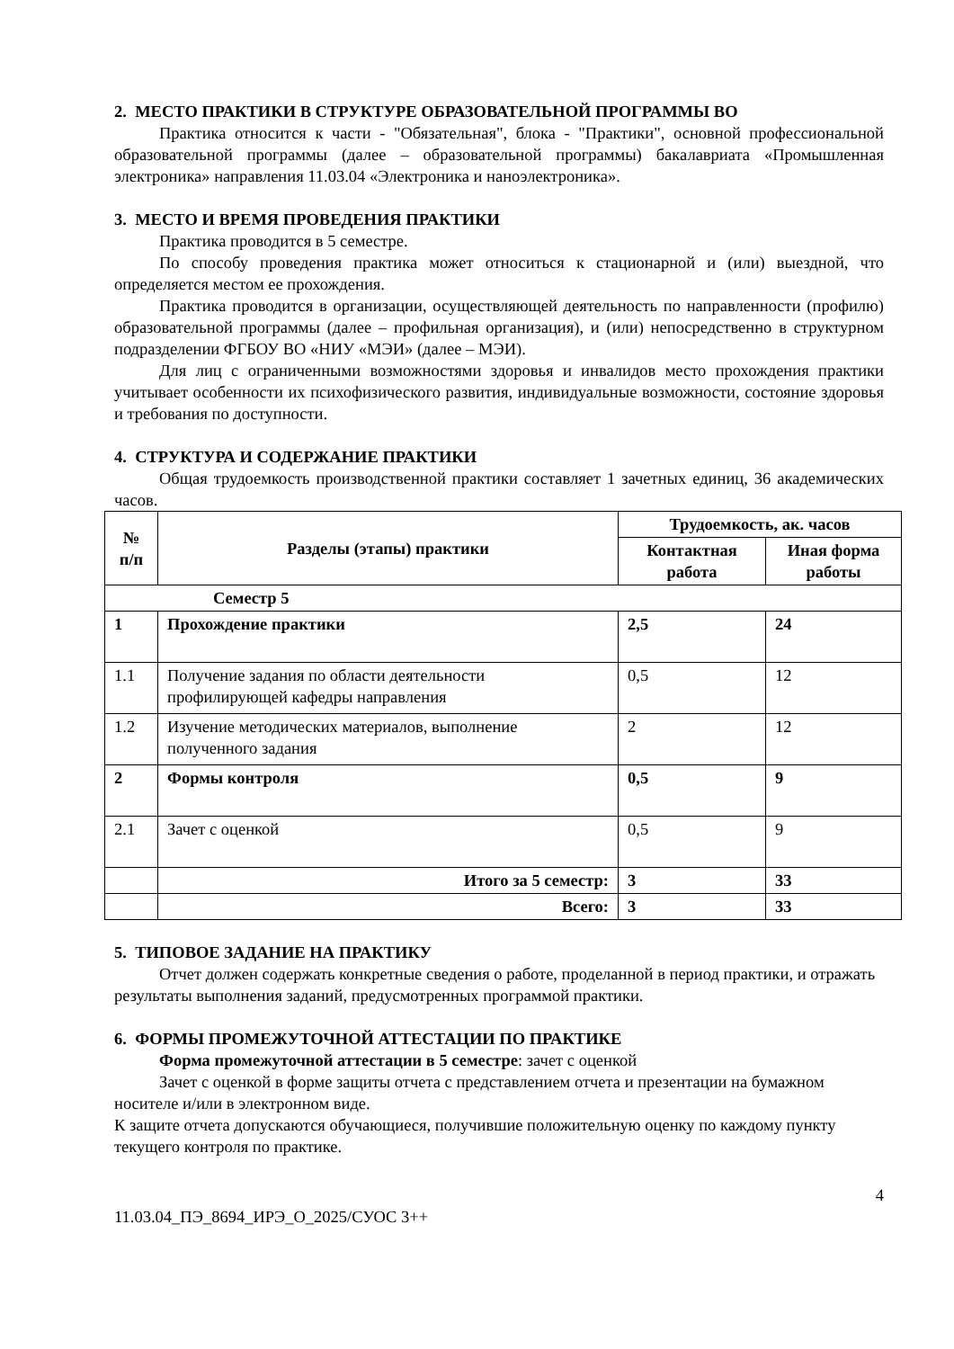2. МЕСТО ПРАКТИКИ В СТРУКТУРЕ ОБРАЗОВАТЕЛЬНОЙ ПРОГРАММЫ ВО
Практика относится к части - "Обязательная", блока - "Практики", основной профессиональной образовательной программы (далее – образовательной программы) бакалавриата «Промышленная электроника» направления 11.03.04 «Электроника и наноэлектроника».
3. МЕСТО И ВРЕМЯ ПРОВЕДЕНИЯ ПРАКТИКИ
Практика проводится в 5 семестре.
По способу проведения практика может относиться к стационарной и (или) выездной, что определяется местом ее прохождения.
Практика проводится в организации, осуществляющей деятельность по направленности (профилю) образовательной программы (далее – профильная организация), и (или) непосредственно в структурном подразделении ФГБОУ ВО «НИУ «МЭИ» (далее – МЭИ).
Для лиц с ограниченными возможностями здоровья и инвалидов место прохождения практики учитывает особенности их психофизического развития, индивидуальные возможности, состояние здоровья и требования по доступности.
4. СТРУКТУРА И СОДЕРЖАНИЕ ПРАКТИКИ
Общая трудоемкость производственной практики составляет 1 зачетных единиц, 36 академических часов.
| № п/п | Разделы (этапы) практики | Трудоемкость, ак. часов | |
| --- | --- | --- | --- |
| | | Контактная работа | Иная форма работы |
| Семестр 5 | | | |
| 1 | Прохождение практики | 2,5 | 24 |
| 1.1 | Получение задания по области деятельности профилирующей кафедры направления | 0,5 | 12 |
| 1.2 | Изучение методических материалов, выполнение полученного задания | 2 | 12 |
| 2 | Формы контроля | 0,5 | 9 |
| 2.1 | Зачет с оценкой | 0,5 | 9 |
| | Итого за 5 семестр: | 3 | 33 |
| | Всего: | 3 | 33 |
5. ТИПОВОЕ ЗАДАНИЕ НА ПРАКТИКУ
Отчет должен содержать конкретные сведения о работе, проделанной в период практики, и отражать результаты выполнения заданий, предусмотренных программой практики.
6. ФОРМЫ ПРОМЕЖУТОЧНОЙ АТТЕСТАЦИИ ПО ПРАКТИКЕ
Форма промежуточной аттестации в 5 семестре: зачет с оценкой
Зачет с оценкой в форме защиты отчета с представлением отчета и презентации на бумажном носителе и/или в электронном виде.
К защите отчета допускаются обучающиеся, получившие положительную оценку по каждому пункту текущего контроля по практике.
4
11.03.04_ПЭ_8694_ИРЭ_О_2025/СУОС 3++